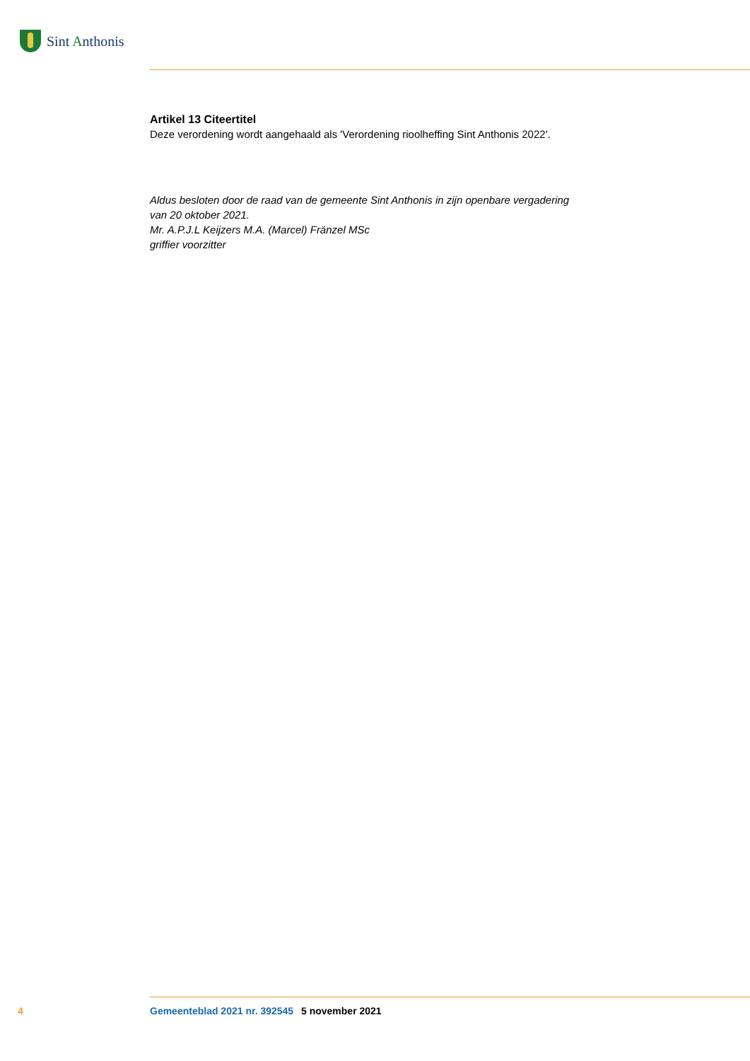Sint Anthonis
Artikel 13 Citeertitel
Deze verordening wordt aangehaald als 'Verordening rioolheffing Sint Anthonis 2022'.
Aldus besloten door de raad van de gemeente Sint Anthonis in zijn openbare vergadering
van 20 oktober 2021.
Mr. A.P.J.L Keijzers M.A. (Marcel) Fränzel MSc
griffier voorzitter
4 Gemeenteblad 2021 nr. 392545 5 november 2021